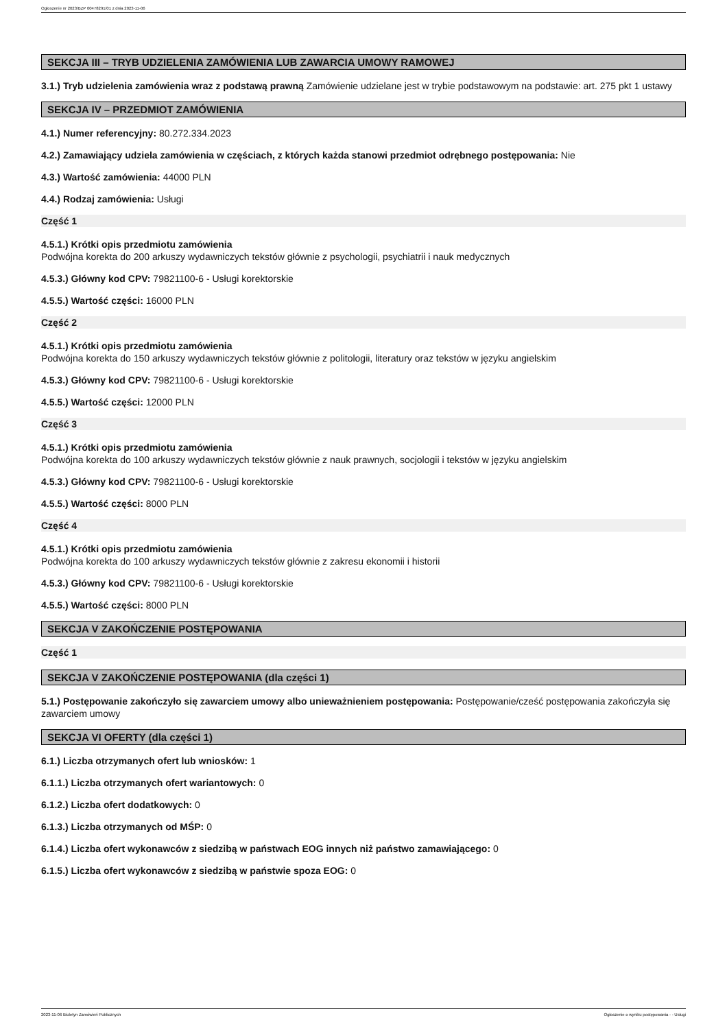Ogłoszenie nr 2023/BZP 00478291/01 z dnia 2023-11-06
SEKCJA III – TRYB UDZIELENIA ZAMÓWIENIA LUB ZAWARCIA UMOWY RAMOWEJ
3.1.) Tryb udzielenia zamówienia wraz z podstawą prawną Zamówienie udzielane jest w trybie podstawowym na podstawie: art. 275 pkt 1 ustawy
SEKCJA IV – PRZEDMIOT ZAMÓWIENIA
4.1.) Numer referencyjny: 80.272.334.2023
4.2.) Zamawiający udziela zamówienia w częściach, z których każda stanowi przedmiot odrębnego postępowania: Nie
4.3.) Wartość zamówienia: 44000 PLN
4.4.) Rodzaj zamówienia: Usługi
Część 1
4.5.1.) Krótki opis przedmiotu zamówienia
Podwójna korekta do 200 arkuszy wydawniczych tekstów głównie z psychologii, psychiatrii i nauk medycznych
4.5.3.) Główny kod CPV: 79821100-6 - Usługi korektorskie
4.5.5.) Wartość części: 16000 PLN
Część 2
4.5.1.) Krótki opis przedmiotu zamówienia
Podwójna korekta do 150 arkuszy wydawniczych tekstów głównie z politologii, literatury oraz tekstów w języku angielskim
4.5.3.) Główny kod CPV: 79821100-6 - Usługi korektorskie
4.5.5.) Wartość części: 12000 PLN
Część 3
4.5.1.) Krótki opis przedmiotu zamówienia
Podwójna korekta do 100 arkuszy wydawniczych tekstów głównie z nauk prawnych, socjologii i tekstów w języku angielskim
4.5.3.) Główny kod CPV: 79821100-6 - Usługi korektorskie
4.5.5.) Wartość części: 8000 PLN
Część 4
4.5.1.) Krótki opis przedmiotu zamówienia
Podwójna korekta do 100 arkuszy wydawniczych tekstów głównie z zakresu ekonomii i historii
4.5.3.) Główny kod CPV: 79821100-6 - Usługi korektorskie
4.5.5.) Wartość części: 8000 PLN
SEKCJA V ZAKOŃCZENIE POSTĘPOWANIA
Część 1
SEKCJA V ZAKOŃCZENIE POSTĘPOWANIA (dla części 1)
5.1.) Postępowanie zakończyło się zawarciem umowy albo unieważnieniem postępowania: Postępowanie/cześć postępowania zakończyła się zawarciem umowy
SEKCJA VI OFERTY (dla części 1)
6.1.) Liczba otrzymanych ofert lub wniosków: 1
6.1.1.) Liczba otrzymanych ofert wariantowych: 0
6.1.2.) Liczba ofert dodatkowych: 0
6.1.3.) Liczba otrzymanych od MŚP: 0
6.1.4.) Liczba ofert wykonawców z siedzibą w państwach EOG innych niż państwo zamawiającego: 0
6.1.5.) Liczba ofert wykonawców z siedzibą w państwie spoza EOG: 0
2023-11-06 Biuletyn Zamówień Publicznych Ogłoszenie o wyniku postępowania - - Usługi